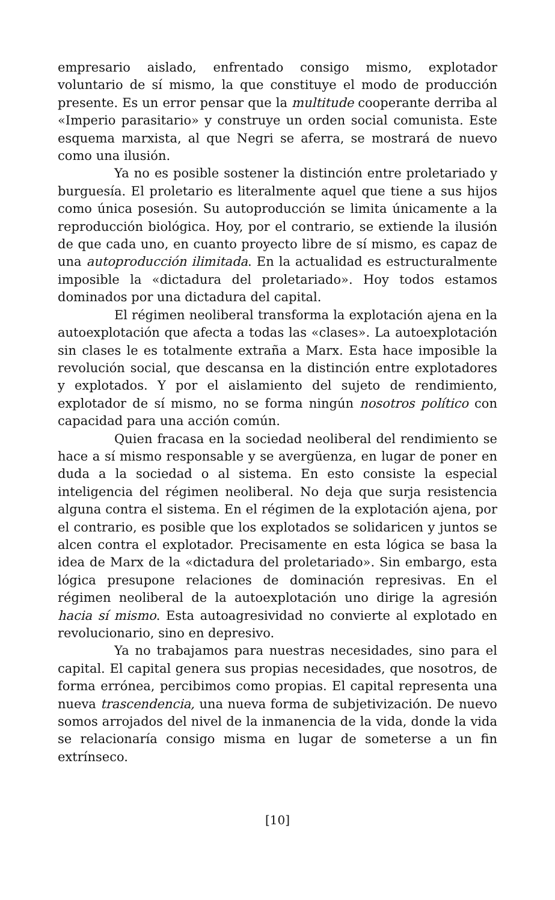empresario aislado, enfrentado consigo mismo, explotador voluntario de sí mismo, la que constituye el modo de producción presente. Es un error pensar que la multitude cooperante derriba al «Imperio parasitario» y construye un orden social comunista. Este esquema marxista, al que Negri se aferra, se mostrará de nuevo como una ilusión.
Ya no es posible sostener la distinción entre proletariado y burguesía. El proletario es literalmente aquel que tiene a sus hijos como única posesión. Su autoproducción se limita únicamente a la reproducción biológica. Hoy, por el contrario, se extiende la ilusión de que cada uno, en cuanto proyecto libre de sí mismo, es capaz de una autoproducción ilimitada. En la actualidad es estructuralmente imposible la «dictadura del proletariado». Hoy todos estamos dominados por una dictadura del capital.
El régimen neoliberal transforma la explotación ajena en la autoexplotación que afecta a todas las «clases». La autoexplotación sin clases le es totalmente extraña a Marx. Esta hace imposible la revolución social, que descansa en la distinción entre explotadores y explotados. Y por el aislamiento del sujeto de rendimiento, explotador de sí mismo, no se forma ningún nosotros político con capacidad para una acción común.
Quien fracasa en la sociedad neoliberal del rendimiento se hace a sí mismo responsable y se avergüenza, en lugar de poner en duda a la sociedad o al sistema. En esto consiste la especial inteligencia del régimen neoliberal. No deja que surja resistencia alguna contra el sistema. En el régimen de la explotación ajena, por el contrario, es posible que los explotados se solidaricen y juntos se alcen contra el explotador. Precisamente en esta lógica se basa la idea de Marx de la «dictadura del proletariado». Sin embargo, esta lógica presupone relaciones de dominación represivas. En el régimen neoliberal de la autoexplotación uno dirige la agresión hacia sí mismo. Esta autoagresividad no convierte al explotado en revolucionario, sino en depresivo.
Ya no trabajamos para nuestras necesidades, sino para el capital. El capital genera sus propias necesidades, que nosotros, de forma errónea, percibimos como propias. El capital representa una nueva trascendencia, una nueva forma de subjetivización. De nuevo somos arrojados del nivel de la inmanencia de la vida, donde la vida se relacionaría consigo misma en lugar de someterse a un fin extrínseco.
[10]